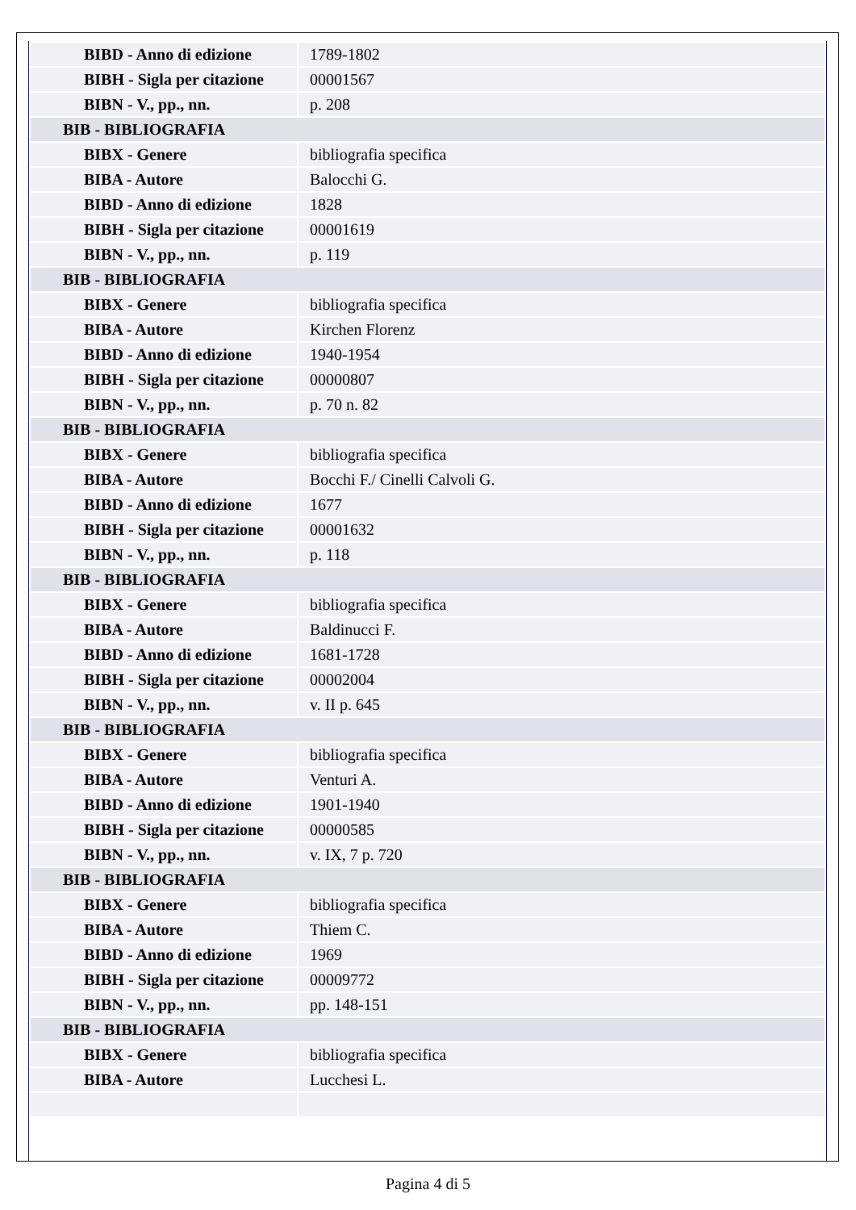| BIBD - Anno di edizione | 1789-1802 |
| BIBH - Sigla per citazione | 00001567 |
| BIBN - V., pp., nn. | p. 208 |
| BIB - BIBLIOGRAFIA | |
| BIBX - Genere | bibliografia specifica |
| BIBA - Autore | Balocchi G. |
| BIBD - Anno di edizione | 1828 |
| BIBH - Sigla per citazione | 00001619 |
| BIBN - V., pp., nn. | p. 119 |
| BIB - BIBLIOGRAFIA | |
| BIBX - Genere | bibliografia specifica |
| BIBA - Autore | Kirchen Florenz |
| BIBD - Anno di edizione | 1940-1954 |
| BIBH - Sigla per citazione | 00000807 |
| BIBN - V., pp., nn. | p. 70 n. 82 |
| BIB - BIBLIOGRAFIA | |
| BIBX - Genere | bibliografia specifica |
| BIBA - Autore | Bocchi F./ Cinelli Calvoli G. |
| BIBD - Anno di edizione | 1677 |
| BIBH - Sigla per citazione | 00001632 |
| BIBN - V., pp., nn. | p. 118 |
| BIB - BIBLIOGRAFIA | |
| BIBX - Genere | bibliografia specifica |
| BIBA - Autore | Baldinucci F. |
| BIBD - Anno di edizione | 1681-1728 |
| BIBH - Sigla per citazione | 00002004 |
| BIBN - V., pp., nn. | v. II p. 645 |
| BIB - BIBLIOGRAFIA | |
| BIBX - Genere | bibliografia specifica |
| BIBA - Autore | Venturi A. |
| BIBD - Anno di edizione | 1901-1940 |
| BIBH - Sigla per citazione | 00000585 |
| BIBN - V., pp., nn. | v. IX, 7 p. 720 |
| BIB - BIBLIOGRAFIA | |
| BIBX - Genere | bibliografia specifica |
| BIBA - Autore | Thiem C. |
| BIBD - Anno di edizione | 1969 |
| BIBH - Sigla per citazione | 00009772 |
| BIBN - V., pp., nn. | pp. 148-151 |
| BIB - BIBLIOGRAFIA | |
| BIBX - Genere | bibliografia specifica |
| BIBA - Autore | Lucchesi L. |
Pagina 4 di 5